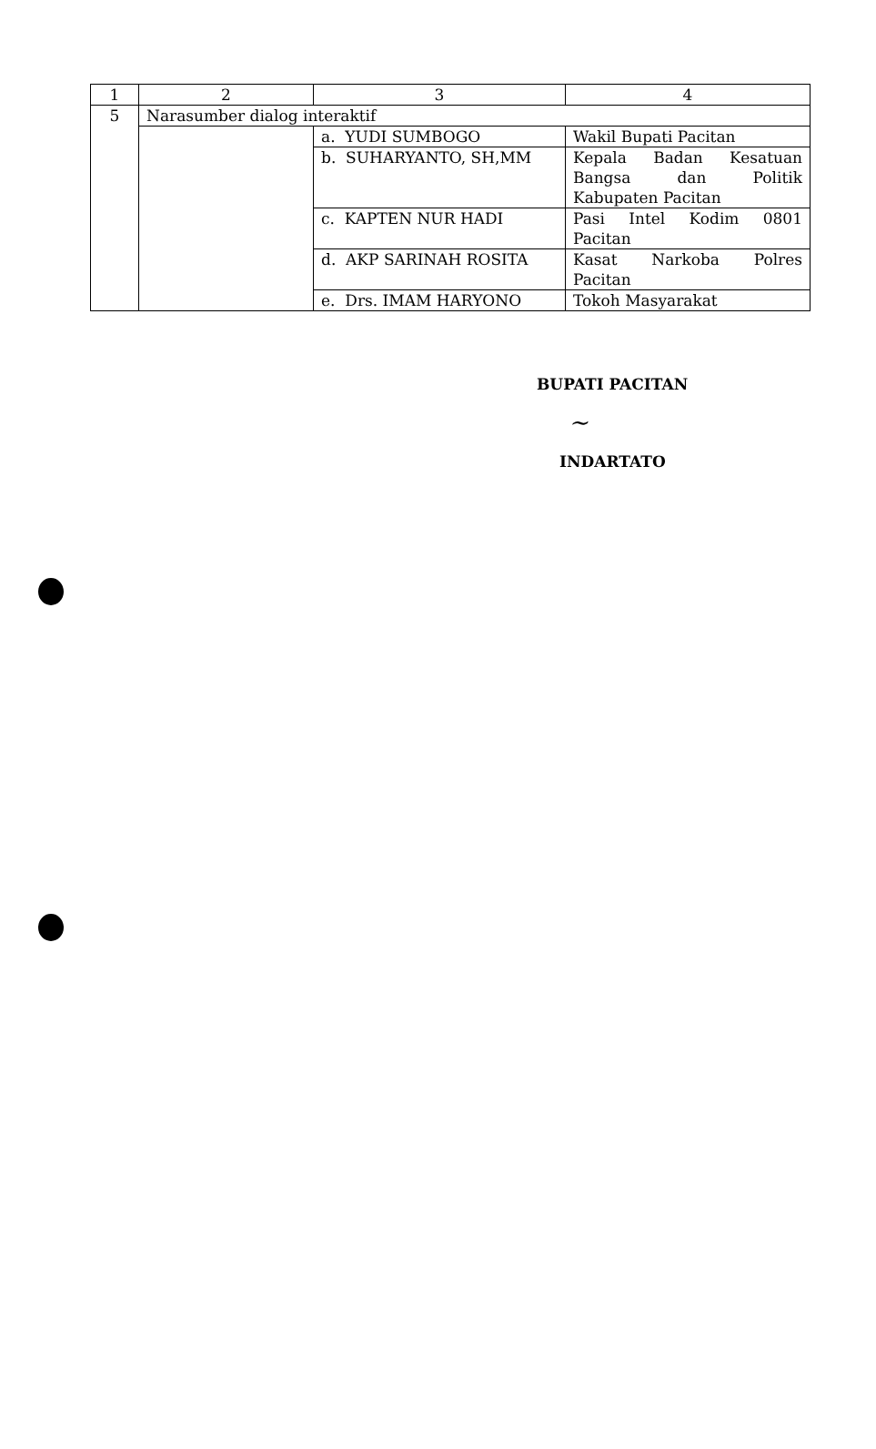| 1 | 2 | 3 | 4 |
| 5 | Narasumber dialog interaktif | | |
| | | a. YUDI SUMBOGO | Wakil Bupati Pacitan |
| | | b. SUHARYANTO, SH,MM | Kepala Badan Kesatuan Bangsa dan Politik Kabupaten Pacitan |
| | | c. KAPTEN NUR HADI | Pasi Intel Kodim 0801 Pacitan |
| | | d. AKP SARINAH ROSITA | Kasat Narkoba Polres Pacitan |
| | | e. Drs. IMAM HARYONO | Tokoh Masyarakat |
BUPATI PACITAN
~
INDARTATO